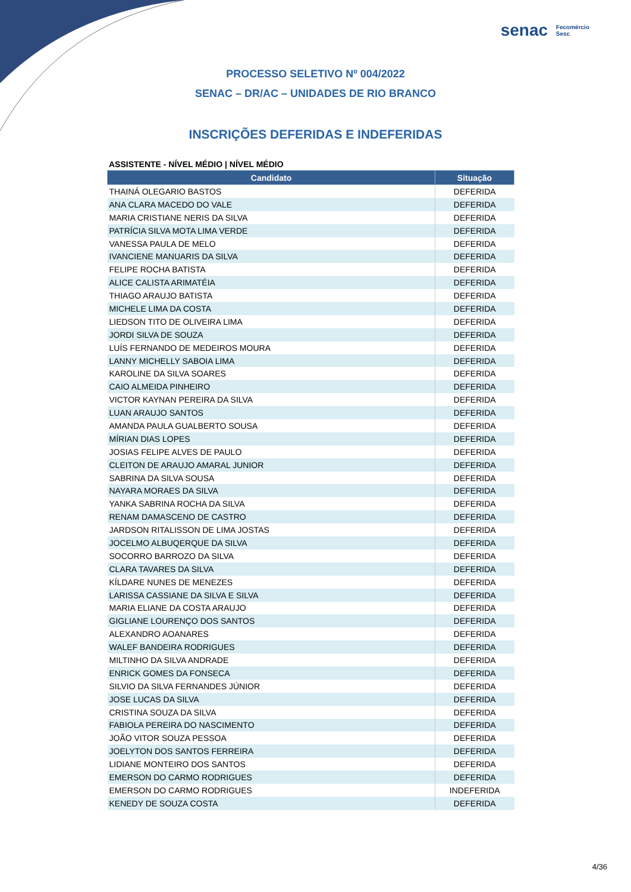senac Fecomércio
Sesc
PROCESSO SELETIVO Nº 004/2022
SENAC – DR/AC – UNIDADES DE RIO BRANCO
INSCRIÇÕES DEFERIDAS E INDEFERIDAS
ASSISTENTE - NÍVEL MÉDIO | NÍVEL MÉDIO
| Candidato | Situação |
| --- | --- |
| THAINÁ OLEGARIO BASTOS | DEFERIDA |
| ANA CLARA MACEDO DO VALE | DEFERIDA |
| MARIA CRISTIANE NERIS DA SILVA | DEFERIDA |
| PATRÍCIA SILVA MOTA LIMA VERDE | DEFERIDA |
| VANESSA PAULA DE MELO | DEFERIDA |
| IVANCIENE MANUARIS DA SILVA | DEFERIDA |
| FELIPE ROCHA BATISTA | DEFERIDA |
| ALICE CALISTA ARIMATÉIA | DEFERIDA |
| THIAGO ARAUJO BATISTA | DEFERIDA |
| MICHELE LIMA DA COSTA | DEFERIDA |
| LIEDSON TITO DE OLIVEIRA LIMA | DEFERIDA |
| JORDI SILVA DE SOUZA | DEFERIDA |
| LUÍS FERNANDO DE MEDEIROS MOURA | DEFERIDA |
| LANNY MICHELLY SABOIA LIMA | DEFERIDA |
| KAROLINE DA SILVA SOARES | DEFERIDA |
| CAIO ALMEIDA PINHEIRO | DEFERIDA |
| VICTOR KAYNAN PEREIRA DA SILVA | DEFERIDA |
| LUAN ARAUJO SANTOS | DEFERIDA |
| AMANDA PAULA GUALBERTO SOUSA | DEFERIDA |
| MÍRIAN DIAS LOPES | DEFERIDA |
| JOSIAS FELIPE ALVES DE PAULO | DEFERIDA |
| CLEITON DE ARAUJO AMARAL JUNIOR | DEFERIDA |
| SABRINA DA SILVA SOUSA | DEFERIDA |
| NAYARA MORAES DA SILVA | DEFERIDA |
| YANKA SABRINA ROCHA DA SILVA | DEFERIDA |
| RENAM DAMASCENO DE CASTRO | DEFERIDA |
| JARDSON RITALISSON DE LIMA JOSTAS | DEFERIDA |
| JOCELMO ALBUQERQUE DA SILVA | DEFERIDA |
| SOCORRO BARROZO DA SILVA | DEFERIDA |
| CLARA TAVARES DA SILVA | DEFERIDA |
| KÍLDARE NUNES DE MENEZES | DEFERIDA |
| LARISSA CASSIANE DA SILVA E SILVA | DEFERIDA |
| MARIA ELIANE DA COSTA ARAUJO | DEFERIDA |
| GIGLIANE LOURENÇO DOS SANTOS | DEFERIDA |
| ALEXANDRO AOANARES | DEFERIDA |
| WALEF BANDEIRA RODRIGUES | DEFERIDA |
| MILTINHO DA SILVA ANDRADE | DEFERIDA |
| ENRICK GOMES DA FONSECA | DEFERIDA |
| SILVIO DA SILVA FERNANDES JÚNIOR | DEFERIDA |
| JOSE LUCAS DA SILVA | DEFERIDA |
| CRISTINA SOUZA DA SILVA | DEFERIDA |
| FABIOLA PEREIRA DO NASCIMENTO | DEFERIDA |
| JOÃO VITOR SOUZA PESSOA | DEFERIDA |
| JOELYTON DOS SANTOS FERREIRA | DEFERIDA |
| LIDIANE MONTEIRO DOS SANTOS | DEFERIDA |
| EMERSON DO CARMO RODRIGUES | DEFERIDA |
| EMERSON DO CARMO RODRIGUES | INDEFERIDA |
| KENEDY DE SOUZA COSTA | DEFERIDA |
4/36